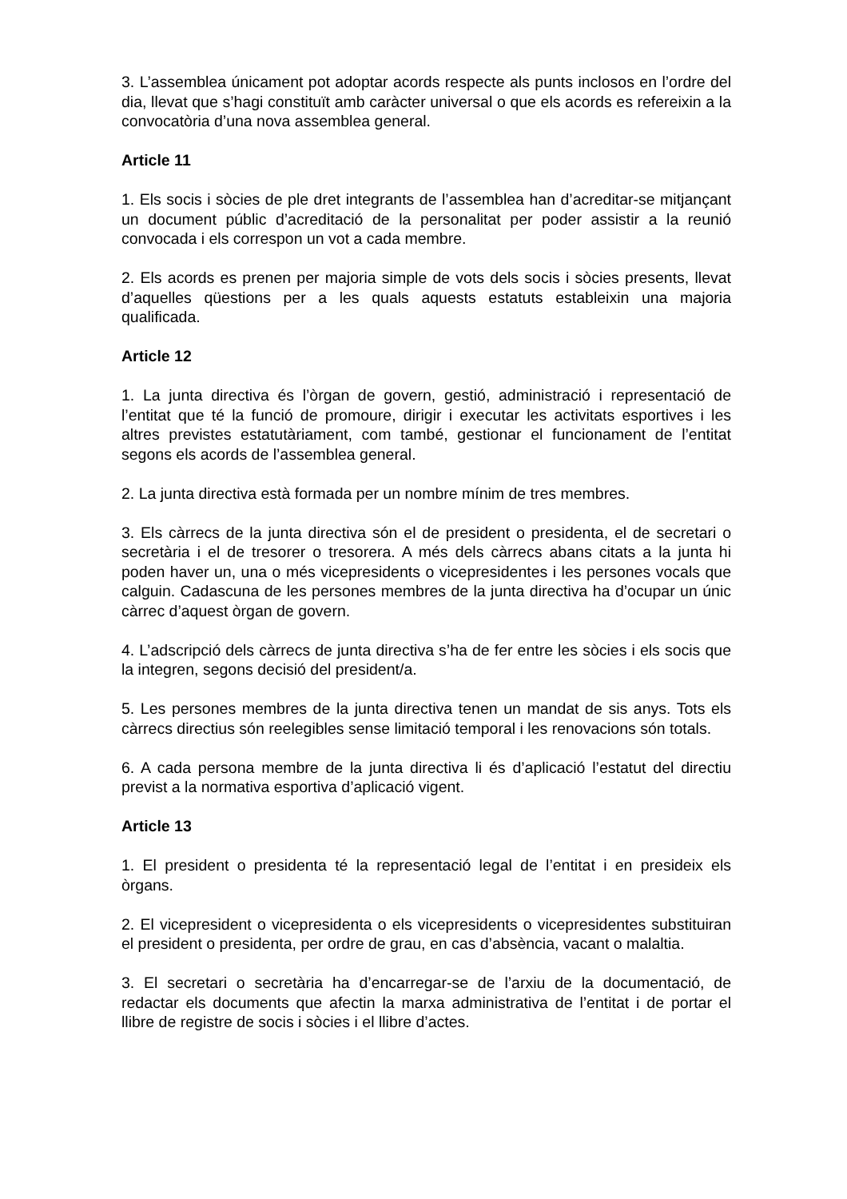3. L’assemblea únicament pot adoptar acords respecte als punts inclosos en l’ordre del dia, llevat que s’hagi constituït amb caràcter universal o que els acords es refereixin a la convocatòria d’una nova assemblea general.
Article 11
1. Els socis i sòcies de ple dret integrants de l’assemblea han d’acreditar-se mitjançant un document públic d’acreditació de la personalitat per poder assistir a la reunió convocada i els correspon un vot a cada membre.
2. Els acords es prenen per majoria simple de vots dels socis i sòcies presents, llevat d’aquelles qüestions per a les quals aquests estatuts estableixin una majoria qualificada.
Article 12
1. La junta directiva és l’òrgan de govern, gestió, administració i representació de l’entitat que té la funció de promoure, dirigir i executar les activitats esportives i les altres previstes estatutàriament, com també, gestionar el funcionament de l’entitat segons els acords de l’assemblea general.
2. La junta directiva està formada per un nombre mínim de tres membres.
3. Els càrrecs de la junta directiva són el de president o presidenta, el de secretari o secretària i el de tresorer o tresorera. A més dels càrrecs abans citats a la junta hi poden haver un, una o més vicepresidents o vicepresidentes i les persones vocals que calguin. Cadascuna de les persones membres de la junta directiva ha d’ocupar un únic càrrec d’aquest òrgan de govern.
4. L’adscripció dels càrrecs de junta directiva s’ha de fer entre les sòcies i els socis que la integren, segons decisió del president/a.
5. Les persones membres de la junta directiva tenen un mandat de sis anys. Tots els càrrecs directius són reelegibles sense limitació temporal i les renovacions són totals.
6. A cada persona membre de la junta directiva li és d’aplicació l’estatut del directiu previst a la normativa esportiva d’aplicació vigent.
Article 13
1. El president o presidenta té la representació legal de l’entitat i en presideix els òrgans.
2. El vicepresident o vicepresidenta o els vicepresidents o vicepresidentes substituiran el president o presidenta, per ordre de grau, en cas d’absència, vacant o malaltia.
3. El secretari o secretària ha d’encarregar-se de l’arxiu de la documentació, de redactar els documents que afectin la marxa administrativa de l’entitat i de portar el llibre de registre de socis i sòcies i el llibre d’actes.